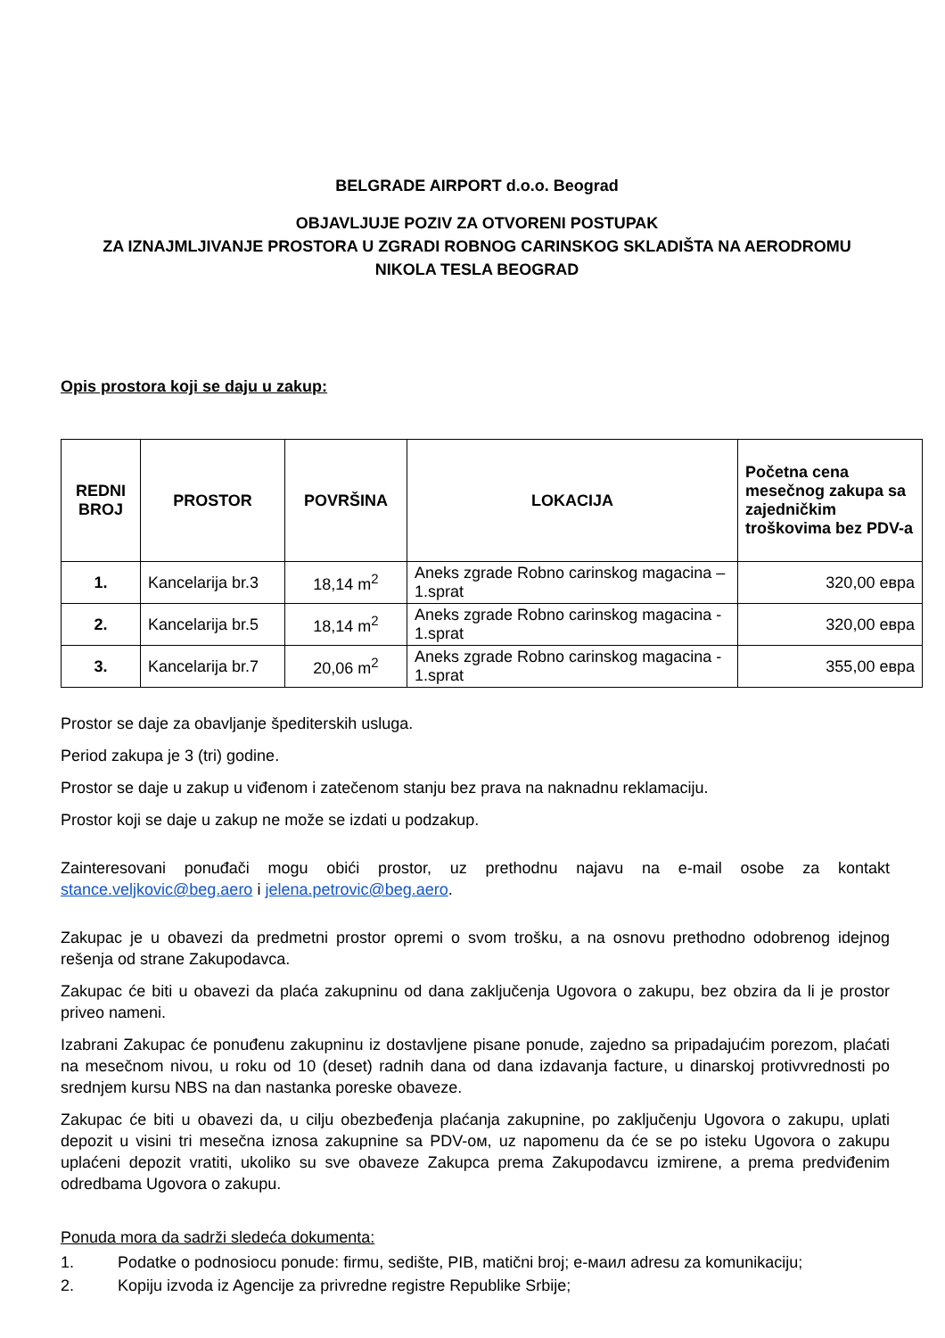BELGRADE AIRPORT d.o.o. Beograd
OBJAVLJUJE POZIV ZA OTVORENI POSTUPAK
ZA IZNAJMLJIVANJE PROSTORA U ZGRADI ROBNOG CARINSKOG SKLADIŠTA NA AERODROMU
NIKOLA TESLA BEOGRAD
Opis prostora koji se daju u zakup:
| REDNI BROJ | PROSTOR | POVRŠINA | LOKACIJA | Početna cena mesečnog zakupa sa zajedničkim troškovima bez PDV-a |
| --- | --- | --- | --- | --- |
| 1. | Kancelarija br.3 | 18,14 m<sup>2</sup> | Aneks zgrade Robno carinskog magacina – 1.sprat | 320,00 евра |
| 2. | Kancelarija br.5 | 18,14 m<sup>2</sup> | Aneks zgrade Robno carinskog magacina - 1.sprat | 320,00 евра |
| 3. | Kancelarija br.7 | 20,06 m<sup>2</sup> | Aneks zgrade Robno carinskog magacina - 1.sprat | 355,00 евра |
Prostor se daje za obavljanje špediterskih usluga.
Period zakupa je 3 (tri) godine.
Prostor se daje u zakup u viđenom i zatečenom stanju bez prava na naknadnu reklamaciju.
Prostor koji se daje u zakup ne može se izdati u podzakup.
Zainteresovani ponuđači mogu obići prostor, uz prethodnu najavu na e-mail osobe za kontakt stance.veljkovic@beg.aero i jelena.petrovic@beg.aero.
Zakupac je u obavezi da predmetni prostor opremi o svom trošku, a na osnovu prethodno odobrenog idejnog rešenja od strane Zakupodavca.
Zakupac će biti u obavezi da plaća zakupninu od dana zaključenja Ugovora o zakupu, bez obzira da li je prostor priveo nameni.
Izabrani Zakupac će ponuđenu zakupninu iz dostavljene pisane ponude, zajedno sa pripadajućim porezom, plaćati na mesečnom nivou, u roku od 10 (deset) radnih dana od dana izdavanja facture, u dinarskoj protivvrednosti po srednjem kursu NBS na dan nastanka poreske obaveze.
Zakupac će biti u obavezi da, u cilju obezbeđenja plaćanja zakupnine, po zaključenju Ugovora o zakupu, uplati depozit u visini tri mesečna iznosa zakupnine sa PDV-ом, uz napomenu da će se po isteku Ugovora o zakupu uplaćeni depozit vratiti, ukoliko su sve obaveze Zakupca prema Zakupodavcu izmirene, a prema predviđenim odredbama Ugovora o zakupu.
Ponuda mora da sadrži sledeća dokumenta:
1. Podatke o podnosiocu ponude: firmu, sedište, PIB, matični broj; e-маил adresu za komunikaciju;
2. Kopiju izvoda iz Agencije za privredne registre Republike Srbije;